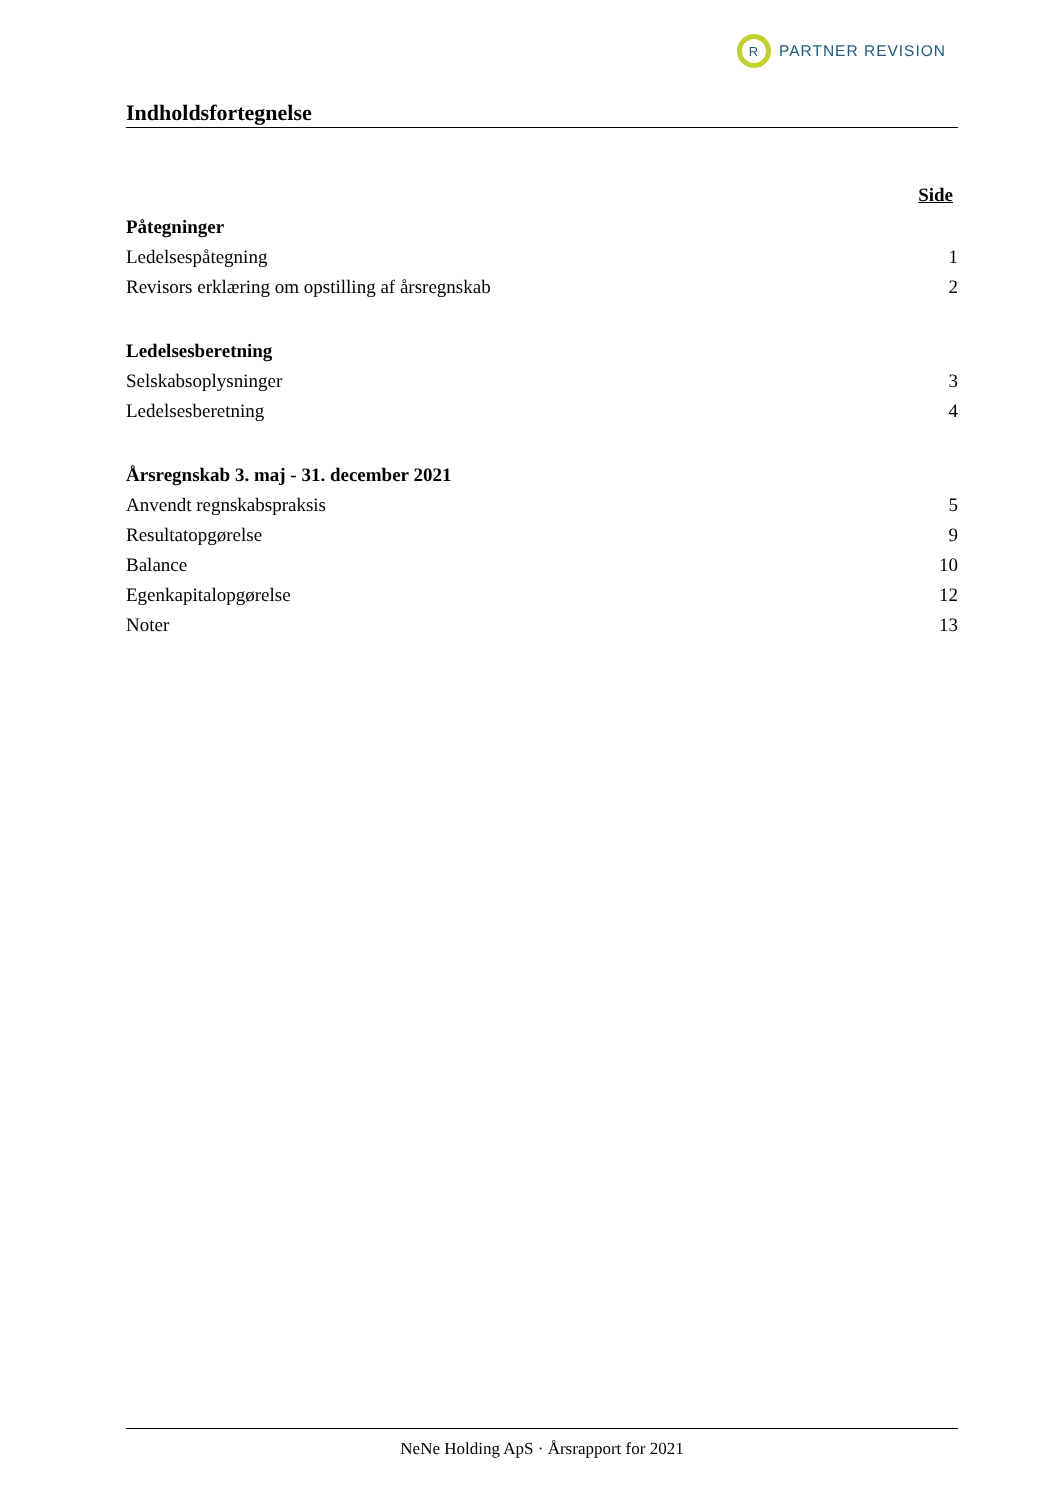R
PARTNER REVISION
Indholdsfortegnelse
Side
Påtegninger
Ledelsespåtegning 1
Revisors erklæring om opstilling af årsregnskab 2
Ledelsesberetning
Selskabsoplysninger 3
Ledelsesberetning 4
Årsregnskab 3. maj - 31. december 2021
Anvendt regnskabspraksis 5
Resultatopgørelse 9
Balance 10
Egenkapitalopgørelse 12
Noter 13
NeNe Holding ApS · Årsrapport for 2021